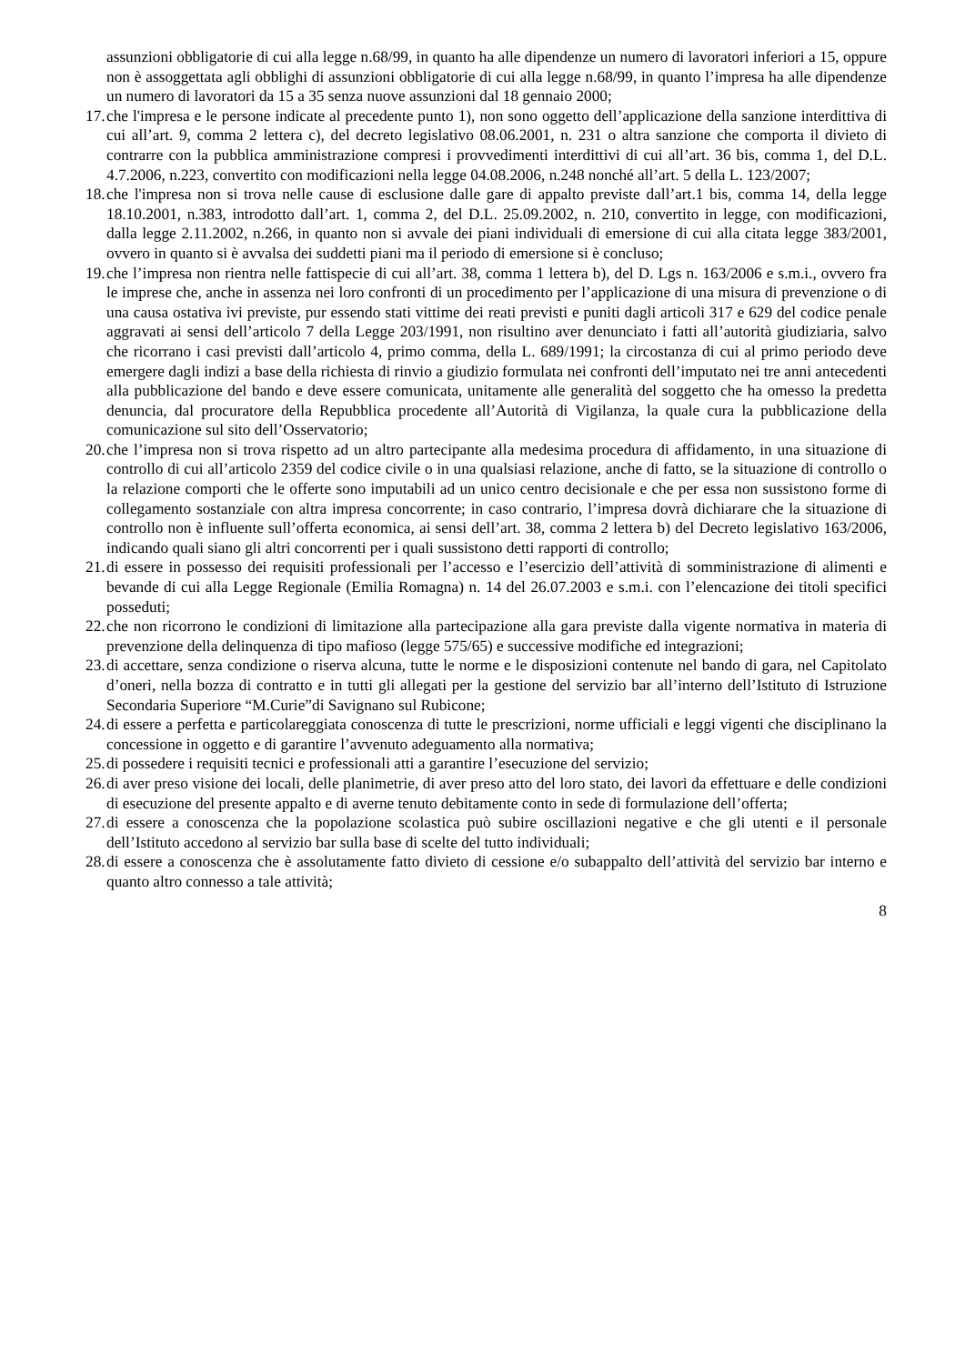assunzioni obbligatorie di cui alla legge n.68/99, in quanto ha alle dipendenze un numero di lavoratori inferiori a 15, oppure non è assoggettata agli obblighi di assunzioni obbligatorie di cui alla legge n.68/99, in quanto l’impresa ha alle dipendenze un numero di lavoratori da 15 a 35 senza nuove assunzioni dal 18 gennaio 2000;
17. che l'impresa e le persone indicate al precedente punto 1), non sono oggetto dell’applicazione della sanzione interdittiva di cui all’art. 9, comma 2 lettera c), del decreto legislativo 08.06.2001, n. 231 o altra sanzione che comporta il divieto di contrarre con la pubblica amministrazione compresi i provvedimenti interdittivi di cui all’art. 36 bis, comma 1, del D.L. 4.7.2006, n.223, convertito con modificazioni nella legge 04.08.2006, n.248 nonché all’art. 5 della L. 123/2007;
18. che l'impresa non si trova nelle cause di esclusione dalle gare di appalto previste dall’art.1 bis, comma 14, della legge 18.10.2001, n.383, introdotto dall’art. 1, comma 2, del D.L. 25.09.2002, n. 210, convertito in legge, con modificazioni, dalla legge 2.11.2002, n.266, in quanto non si avvale dei piani individuali di emersione di cui alla citata legge 383/2001, ovvero in quanto si è avvalsa dei suddetti piani ma il periodo di emersione si è concluso;
19. che l’impresa non rientra nelle fattispecie di cui all’art. 38, comma 1 lettera b), del D. Lgs n. 163/2006 e s.m.i., ovvero fra le imprese che, anche in assenza nei loro confronti di un procedimento per l’applicazione di una misura di prevenzione o di una causa ostativa ivi previste, pur essendo stati vittime dei reati previsti e puniti dagli articoli 317 e 629 del codice penale aggravati ai sensi dell’articolo 7 della Legge 203/1991, non risultino aver denunciato i fatti all’autorità giudiziaria, salvo che ricorrano i casi previsti dall’articolo 4, primo comma, della L. 689/1991; la circostanza di cui al primo periodo deve emergere dagli indizi a base della richiesta di rinvio a giudizio formulata nei confronti dell’imputato nei tre anni antecedenti alla pubblicazione del bando e deve essere comunicata, unitamente alle generalità del soggetto che ha omesso la predetta denuncia, dal procuratore della Repubblica procedente all’Autorità di Vigilanza, la quale cura la pubblicazione della comunicazione sul sito dell’Osservatorio;
20. che l’impresa non si trova rispetto ad un altro partecipante alla medesima procedura di affidamento, in una situazione di controllo di cui all’articolo 2359 del codice civile o in una qualsiasi relazione, anche di fatto, se la situazione di controllo o la relazione comporti che le offerte sono imputabili ad un unico centro decisionale e che per essa non sussistono forme di collegamento sostanziale con altra impresa concorrente; in caso contrario, l’impresa dovrà dichiarare che la situazione di controllo non è influente sull’offerta economica, ai sensi dell’art. 38, comma 2 lettera b) del Decreto legislativo 163/2006, indicando quali siano gli altri concorrenti per i quali sussistono detti rapporti di controllo;
21. di essere in possesso dei requisiti professionali per l’accesso e l’esercizio dell’attività di somministrazione di alimenti e bevande di cui alla Legge Regionale (Emilia Romagna) n. 14 del 26.07.2003 e s.m.i. con l’elencazione dei titoli specifici posseduti;
22. che non ricorrono le condizioni di limitazione alla partecipazione alla gara previste dalla vigente normativa in materia di prevenzione della delinquenza di tipo mafioso (legge 575/65) e successive modifiche ed integrazioni;
23. di accettare, senza condizione o riserva alcuna, tutte le norme e le disposizioni contenute nel bando di gara, nel Capitolato d’oneri, nella bozza di contratto e in tutti gli allegati per la gestione del servizio bar all’interno dell’Istituto di Istruzione Secondaria Superiore “M.Curie”di Savignano sul Rubicone;
24. di essere a perfetta e particolareggiata conoscenza di tutte le prescrizioni, norme ufficiali e leggi vigenti che disciplinano la concessione in oggetto e di garantire l’avvenuto adeguamento alla normativa;
25. di possedere i requisiti tecnici e professionali atti a garantire l’esecuzione del servizio;
26. di aver preso visione dei locali, delle planimetrie, di aver preso atto del loro stato, dei lavori da effettuare e delle condizioni di esecuzione del presente appalto e di averne tenuto debitamente conto in sede di formulazione dell’offerta;
27. di essere a conoscenza che la popolazione scolastica può subire oscillazioni negative e che gli utenti e il personale dell’Istituto accedono al servizio bar sulla base di scelte del tutto individuali;
28. di essere a conoscenza che è assolutamente fatto divieto di cessione e/o subappalto dell’attività del servizio bar interno e quanto altro connesso a tale attività;
8